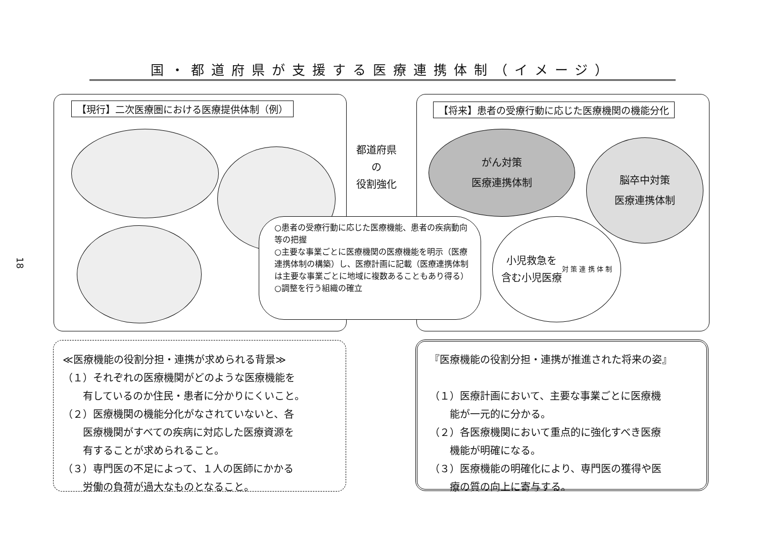国・都道府県が支援する医療連携体制（イメージ）
【現行】二次医療圏における医療提供体制（例）
【将来】患者の受療行動に応じた医療機関の機能分化
都道府県
の
役割強化
がん対策
医療連携体制
脳卒中対策
医療連携体制
小児救急を
含む小児医療
対 策 連 携 体 制
○患者の受療行動に応じた医療機能、患者の疾病動向等の把握
○主要な事業ごとに医療機関の医療機能を明示（医療連携体制の構築）し、医療計画に記載（医療連携体制は主要な事業ごとに地域に複数あることもあり得る）
○調整を行う組織の確立
18
≪医療機能の役割分担・連携が求められる背景≫
（１）それぞれの医療機関がどのような医療機能を
　　有しているのか住民・患者に分かりにくいこと。
（２）医療機関の機能分化がなされていないと、各
　　医療機関がすべての疾病に対応した医療資源を
　　有することが求められること。
（３）専門医の不足によって、１人の医師にかかる
　　労働の負荷が過大なものとなること。
『医療機能の役割分担・連携が推進された将来の姿』
（１）医療計画において、主要な事業ごとに医療機
　　能が一元的に分かる。
（２）各医療機関において重点的に強化すべき医療
　　機能が明確になる。
（３）医療機能の明確化により、専門医の獲得や医
　　療の質の向上に寄与する。